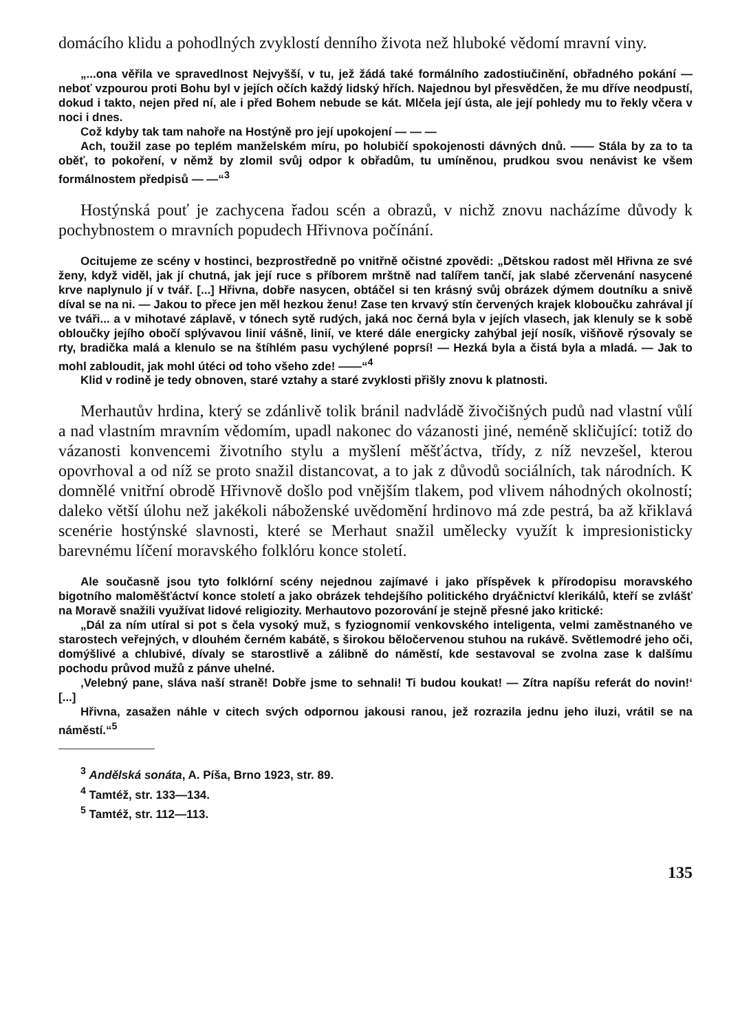domácího klidu a pohodlných zvyklostí denního života než hluboké vědomí mravní viny.
„...ona věřila ve spravedlnost Nejvyšší, v tu, jež žádá také formálního zadostiučinění, obřadného pokání — neboť vzpourou proti Bohu byl v jejích očích každý lidský hřích. Najednou byl přesvědčen, že mu dříve neodpustí, dokud i takto, nejen před ní, ale i před Bohem nebude se kát. Mlčela její ústa, ale její pohledy mu to řekly včera v noci i dnes.
Což kdyby tak tam nahoře na Hostýně pro její upokojení — — —
Ach, toužil zase po teplém manželském míru, po holubičí spokojenosti dávných dnů. —— Stála by za to ta oběť, to pokoření, v němž by zlomil svůj odpor k obřadům, tu umíněnou, prudkou svou nenávist ke všem formálnostem předpisů — —“<sup>3</sup>
Hostýnská pouť je zachycena řadou scén a obrazů, v nichž znovu nacházíme důvody k pochybnostem o mravních popudech Hřivnova počínání.
Ocitujeme ze scény v hostinci, bezprostředně po vnitřně očistné zpovědi: „Dětskou radost měl Hřivna ze své ženy, když viděl, jak jí chutná, jak její ruce s příborem mrštně nad talířem tančí, jak slabé zčervenání nasycené krve naplynulo jí v tvář. [...] Hřivna, dobře nasycen, obtáčel si ten krásný svůj obrázek dýmem doutníku a snivě díval se na ni. — Jakou to přece jen měl hezkou ženu! Zase ten krvavý stín červených krajek kloboučku zahrával jí ve tváři... a v mihotavé záplavě, v tónech sytě rudých, jaká noc černá byla v jejích vlasech, jak klenuly se k sobě obloučky jejího obočí splývavou linií vášně, linií, ve které dále energicky zahýbal její nosík, višňově rýsovaly se rty, bradička malá a klenulo se na štíhlém pasu vychýlené poprsí! — Hezká byla a čistá byla a mladá. — Jak to mohl zabloudit, jak mohl útéci od toho všeho zde! ——“<sup>4</sup>
Klid v rodině je tedy obnoven, staré vztahy a staré zvyklosti přišly znovu k platnosti.
Merhautův hrdina, který se zdánlivě tolik bránil nadvládě živočišných pudů nad vlastní vůlí a nad vlastním mravním vědomím, upadl nakonec do vázanosti jiné, neméně skličující: totiž do vázanosti konvencemi životního stylu a myšlení měšťáctva, třídy, z níž nevzešel, kterou opovrhoval a od níž se proto snažil distancovat, a to jak z důvodů sociálních, tak národních. K domnělé vnitřní obrodě Hřivnově došlo pod vnějším tlakem, pod vlivem náhodných okolností; daleko větší úlohu než jakékoli náboženské uvědomění hrdinovo má zde pestrá, ba až křiklavá scenérie hostýnské slavnosti, které se Merhaut snažil umělecky využít k impresionisticky barevnému líčení moravského folklóru konce století.
Ale současně jsou tyto folklórní scény nejednou zajímavé i jako příspěvek k přírodopisu moravského bigotního maloměšťáctví konce století a jako obrázek tehdejšího politického dryáčnictví klerikálů, kteří se zvlášť na Moravě snažili využívat lidové religiozity. Merhautovo pozorování je stejně přesné jako kritické:
„Dál za ním utíral si pot s čela vysoký muž, s fyziognomií venkovského inteligenta, velmi zaměstnaného ve starostech veřejných, v dlouhém černém kabátě, s širokou běločervenou stuhou na rukávě. Světlemodré jeho oči, domýšlivé a chlubivé, dívaly se starostlivě a zálibně do náměstí, kde sestavoval se zvolna zase k dalšímu pochodu průvod mužů z pánve uhelné.
‚Velebný pane, sláva naší straně! Dobře jsme to sehnali! Ti budou koukat! — Zítra napíšu referát do novin!‘ [...]
Hřivna, zasažen náhle v citech svých odpornou jakousi ranou, jež rozrazila jednu jeho iluzi, vrátil se na náměstí.“<sup>5</sup>
<sup>3</sup> Andělská sonáta, A. Píša, Brno 1923, str. 89.
<sup>4</sup> Tamtéž, str. 133—134.
<sup>5</sup> Tamtéž, str. 112—113.
135